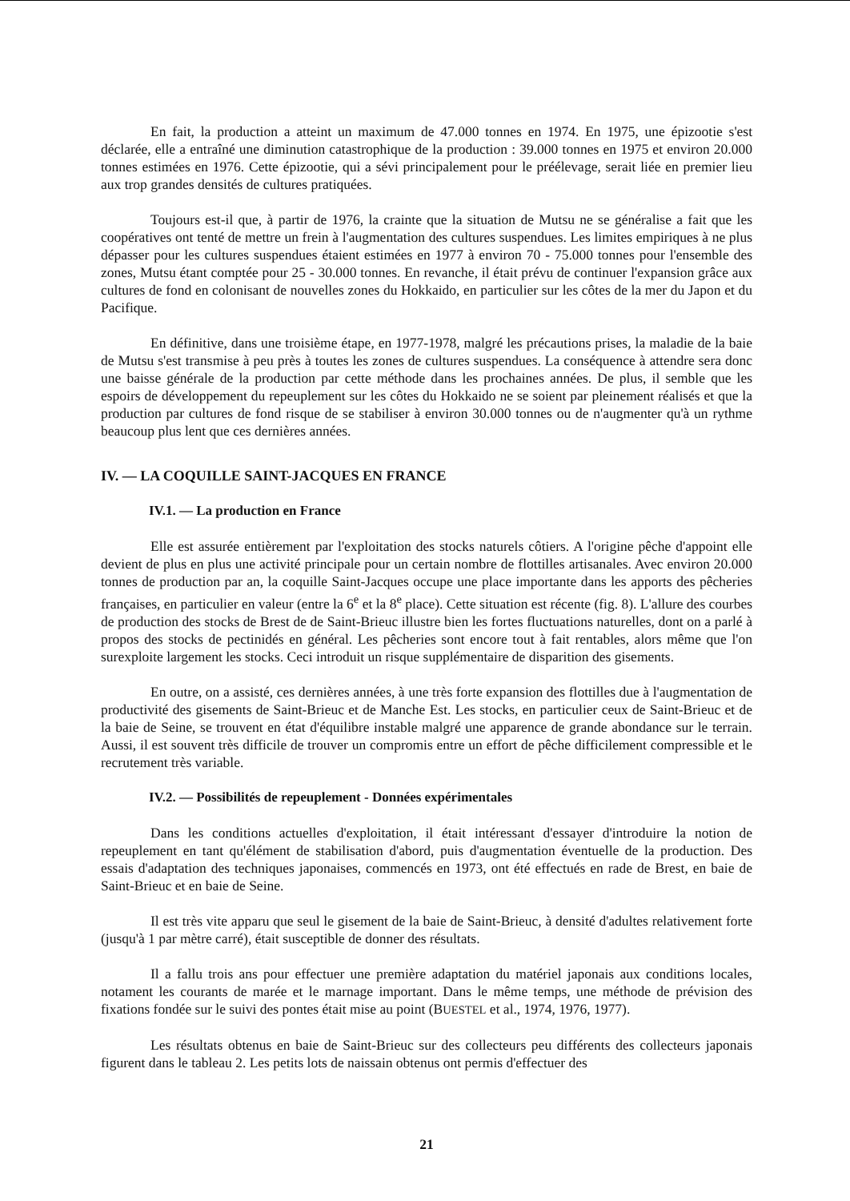En fait, la production a atteint un maximum de 47.000 tonnes en 1974. En 1975, une épizootie s'est déclarée, elle a entraîné une diminution catastrophique de la production : 39.000 tonnes en 1975 et environ 20.000 tonnes estimées en 1976. Cette épizootie, qui a sévi principalement pour le préélevage, serait liée en premier lieu aux trop grandes densités de cultures pratiquées.
Toujours est-il que, à partir de 1976, la crainte que la situation de Mutsu ne se généralise a fait que les coopératives ont tenté de mettre un frein à l'augmentation des cultures suspendues. Les limites empiriques à ne plus dépasser pour les cultures suspendues étaient estimées en 1977 à environ 70 - 75.000 tonnes pour l'ensemble des zones, Mutsu étant comptée pour 25 - 30.000 tonnes. En revanche, il était prévu de continuer l'expansion grâce aux cultures de fond en colonisant de nouvelles zones du Hokkaido, en particulier sur les côtes de la mer du Japon et du Pacifique.
En définitive, dans une troisième étape, en 1977-1978, malgré les précautions prises, la maladie de la baie de Mutsu s'est transmise à peu près à toutes les zones de cultures suspendues. La conséquence à attendre sera donc une baisse générale de la production par cette méthode dans les prochaines années. De plus, il semble que les espoirs de développement du repeuplement sur les côtes du Hokkaido ne se soient par pleinement réalisés et que la production par cultures de fond risque de se stabiliser à environ 30.000 tonnes ou de n'augmenter qu'à un rythme beaucoup plus lent que ces dernières années.
IV. — LA COQUILLE SAINT-JACQUES EN FRANCE
IV.1. — La production en France
Elle est assurée entièrement par l'exploitation des stocks naturels côtiers. A l'origine pêche d'appoint elle devient de plus en plus une activité principale pour un certain nombre de flottilles artisanales. Avec environ 20.000 tonnes de production par an, la coquille Saint-Jacques occupe une place importante dans les apports des pêcheries françaises, en particulier en valeur (entre la 6<sup>e</sup> et la 8<sup>e</sup> place). Cette situation est récente (fig. 8). L'allure des courbes de production des stocks de Brest de de Saint-Brieuc illustre bien les fortes fluctuations naturelles, dont on a parlé à propos des stocks de pectinidés en général. Les pêcheries sont encore tout à fait rentables, alors même que l'on surexploite largement les stocks. Ceci introduit un risque supplémentaire de disparition des gisements.
En outre, on a assisté, ces dernières années, à une très forte expansion des flottilles due à l'augmentation de productivité des gisements de Saint-Brieuc et de Manche Est. Les stocks, en particulier ceux de Saint-Brieuc et de la baie de Seine, se trouvent en état d'équilibre instable malgré une apparence de grande abondance sur le terrain. Aussi, il est souvent très difficile de trouver un compromis entre un effort de pêche difficilement compressible et le recrutement très variable.
IV.2. — Possibilités de repeuplement - Données expérimentales
Dans les conditions actuelles d'exploitation, il était intéressant d'essayer d'introduire la notion de repeuplement en tant qu'élément de stabilisation d'abord, puis d'augmentation éventuelle de la production. Des essais d'adaptation des techniques japonaises, commencés en 1973, ont été effectués en rade de Brest, en baie de Saint-Brieuc et en baie de Seine.
Il est très vite apparu que seul le gisement de la baie de Saint-Brieuc, à densité d'adultes relativement forte (jusqu'à 1 par mètre carré), était susceptible de donner des résultats.
Il a fallu trois ans pour effectuer une première adaptation du matériel japonais aux conditions locales, notament les courants de marée et le marnage important. Dans le même temps, une méthode de prévision des fixations fondée sur le suivi des pontes était mise au point (BUESTEL et al., 1974, 1976, 1977).
Les résultats obtenus en baie de Saint-Brieuc sur des collecteurs peu différents des collecteurs japonais figurent dans le tableau 2. Les petits lots de naissain obtenus ont permis d'effectuer des
21